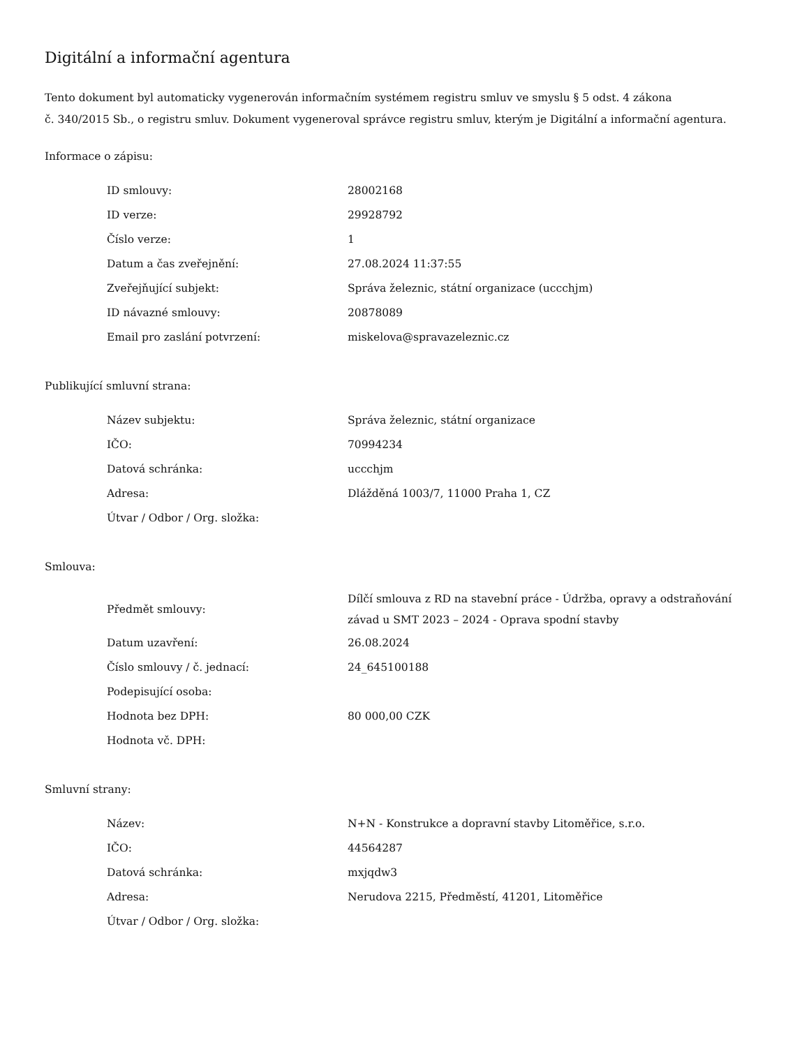Digitální a informační agentura
Tento dokument byl automaticky vygenerován informačním systémem registru smluv ve smyslu § 5 odst. 4 zákona
č. 340/2015 Sb., o registru smluv. Dokument vygeneroval správce registru smluv, kterým je Digitální a informační agentura.
Informace o zápisu:
| ID smlouvy: | 28002168 |
| ID verze: | 29928792 |
| Číslo verze: | 1 |
| Datum a čas zveřejnění: | 27.08.2024 11:37:55 |
| Zveřejňující subjekt: | Správa železnic, státní organizace (uccchjm) |
| ID návazné smlouvy: | 20878089 |
| Email pro zaslání potvrzení: | miskelova@spravazeleznic.cz |
Publikující smluvní strana:
| Název subjektu: | Správa železnic, státní organizace |
| IČO: | 70994234 |
| Datová schránka: | uccchjm |
| Adresa: | Dlážděná 1003/7, 11000 Praha 1, CZ |
| Útvar / Odbor / Org. složka: | |
Smlouva:
| Předmět smlouvy: | Dílčí smlouva z RD na stavební práce - Údržba, opravy a odstraňování závad u SMT 2023 – 2024 - Oprava spodní stavby |
| Datum uzavření: | 26.08.2024 |
| Číslo smlouvy / č. jednací: | 24_645100188 |
| Podepisující osoba: | |
| Hodnota bez DPH: | 80 000,00 CZK |
| Hodnota vč. DPH: | |
Smluvní strany:
| Název: | N+N - Konstrukce a dopravní stavby Litoměřice, s.r.o. |
| IČO: | 44564287 |
| Datová schránka: | mxjqdw3 |
| Adresa: | Nerudova 2215, Předměstí, 41201, Litoměřice |
| Útvar / Odbor / Org. složka: | |